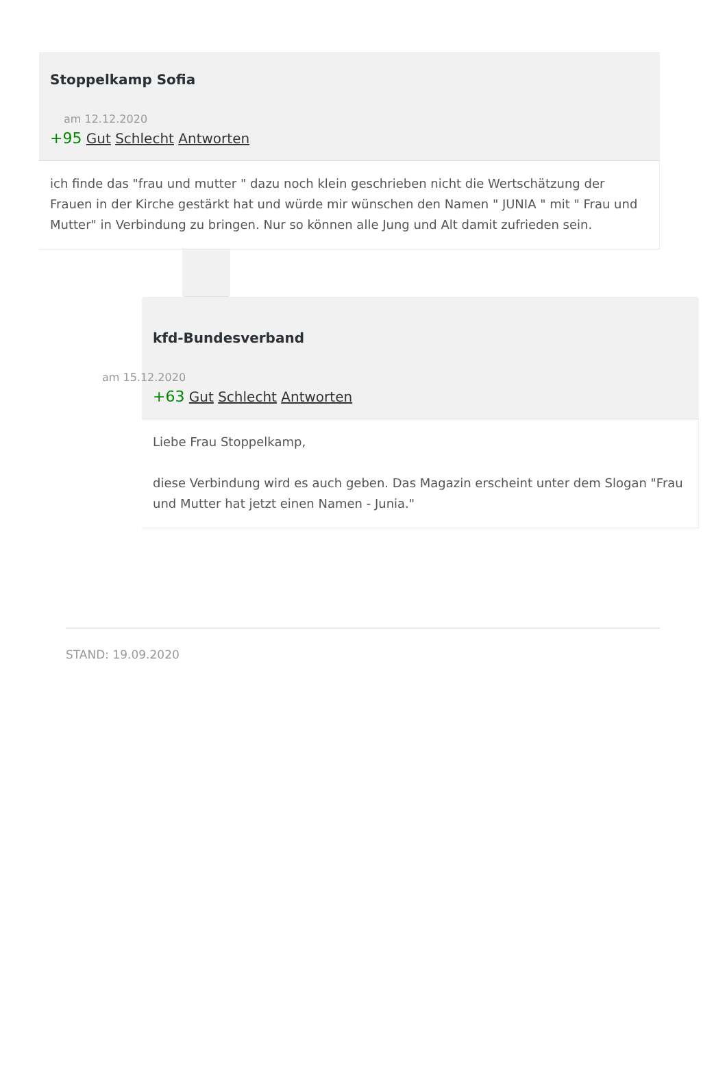Stoppelkamp Sofia
am 12.12.2020
+95 Gut Schlecht Antworten
ich finde das "frau und mutter " dazu noch klein geschrieben nicht die Wertschätzung der Frauen in der Kirche gestärkt hat und würde mir wünschen den Namen " JUNIA " mit " Frau und Mutter" in Verbindung zu bringen. Nur so können alle Jung und Alt damit zufrieden sein.
kfd-Bundesverband
am 15.12.2020
+63 Gut Schlecht Antworten
Liebe Frau Stoppelkamp,
diese Verbindung wird es auch geben. Das Magazin erscheint unter dem Slogan "Frau und Mutter hat jetzt einen Namen - Junia."
STAND: 19.09.2020